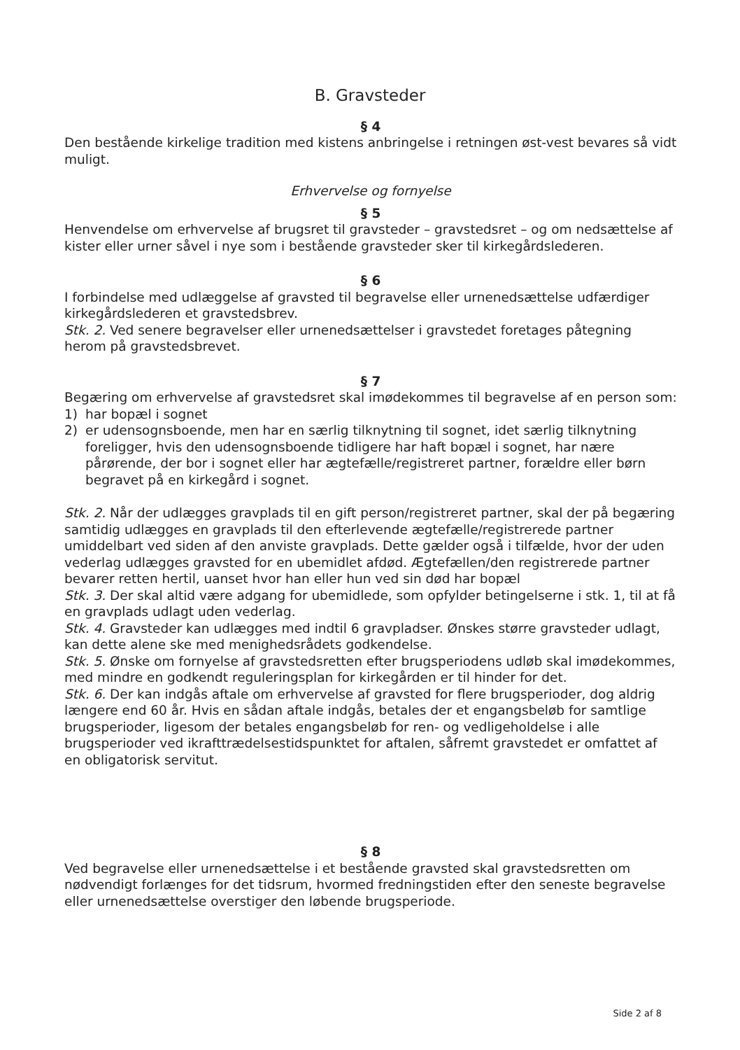B. Gravsteder
§ 4
Den bestående kirkelige tradition med kistens anbringelse i retningen øst-vest bevares så vidt muligt.
Erhvervelse og fornyelse
§ 5
Henvendelse om erhvervelse af brugsret til gravsteder – gravstedsret – og om nedsættelse af kister eller urner såvel i nye som i bestående gravsteder sker til kirkegårdslederen.
§ 6
I forbindelse med udlæggelse af gravsted til begravelse eller urnenedsættelse udfærdiger kirkegårdslederen et gravstedsbrev.
Stk. 2. Ved senere begravelser eller urnenedsættelser i gravstedet foretages påtegning herom på gravstedsbrevet.
§ 7
Begæring om erhvervelse af gravstedsret skal imødekommes til begravelse af en person som:
1) har bopæl i sognet
2) er udensognsboende, men har en særlig tilknytning til sognet, idet særlig tilknytning foreligger, hvis den udensognsboende tidligere har haft bopæl i sognet, har nære pårørende, der bor i sognet eller har ægtefælle/registreret partner, forældre eller børn begravet på en kirkegård i sognet.
Stk. 2. Når der udlægges gravplads til en gift person/registreret partner, skal der på begæring samtidig udlægges en gravplads til den efterlevende ægtefælle/registrerede partner umiddelbart ved siden af den anviste gravplads. Dette gælder også i tilfælde, hvor der uden vederlag udlægges gravsted for en ubemidlet afdød. Ægtefællen/den registrerede partner bevarer retten hertil, uanset hvor han eller hun ved sin død har bopæl
Stk. 3. Der skal altid være adgang for ubemidlede, som opfylder betingelserne i stk. 1, til at få en gravplads udlagt uden vederlag.
Stk. 4. Gravsteder kan udlægges med indtil 6 gravpladser. Ønskes større gravsteder udlagt, kan dette alene ske med menighedsrådets godkendelse.
Stk. 5. Ønske om fornyelse af gravstedsretten efter brugsperiodens udløb skal imødekommes, med mindre en godkendt reguleringsplan for kirkegården er til hinder for det.
Stk. 6. Der kan indgås aftale om erhvervelse af gravsted for flere brugsperioder, dog aldrig længere end 60 år. Hvis en sådan aftale indgås, betales der et engangsbeløb for samtlige brugsperioder, ligesom der betales engangsbeløb for ren- og vedligeholdelse i alle brugsperioder ved ikrafttrædelsestidspunktet for aftalen, såfremt gravstedet er omfattet af en obligatorisk servitut.
§ 8
Ved begravelse eller urnenedsættelse i et bestående gravsted skal gravstedsretten om nødvendigt forlænges for det tidsrum, hvormed fredningstiden efter den seneste begravelse eller urnenedsættelse overstiger den løbende brugsperiode.
Side 2 af 8